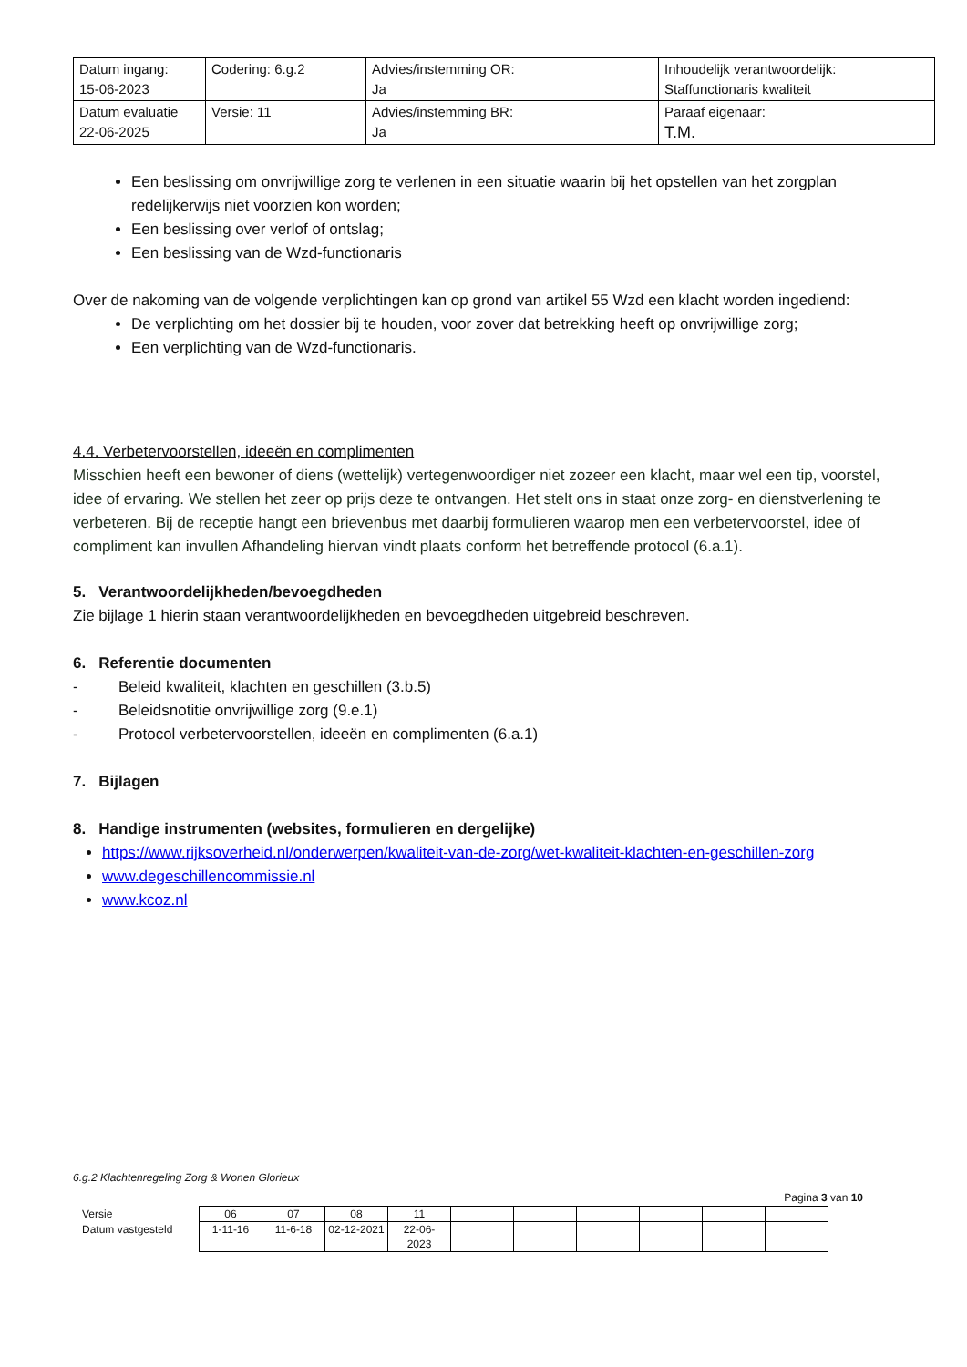| Datum ingang: 15-06-2023 | Codering: 6.g.2 | Advies/instemming OR: Ja | Inhoudelijk verantwoordelijk: Staffunctionaris kwaliteit |
| Datum evaluatie 22-06-2025 | Versie: 11 | Advies/instemming BR: Ja | Paraaf eigenaar: T.M. |
Een beslissing om onvrijwillige zorg te verlenen in een situatie waarin bij het opstellen van het zorgplan redelijkerwijs niet voorzien kon worden;
Een beslissing over verlof of ontslag;
Een beslissing van de Wzd-functionaris
Over de nakoming van de volgende verplichtingen kan op grond van artikel 55 Wzd een klacht worden ingediend:
De verplichting om het dossier bij te houden, voor zover dat betrekking heeft op onvrijwillige zorg;
Een verplichting van de Wzd-functionaris.
4.4. Verbetervoorstellen, ideeën en complimenten
Misschien heeft een bewoner of diens (wettelijk) vertegenwoordiger niet zozeer een klacht, maar wel een tip, voorstel, idee of ervaring. We stellen het zeer op prijs deze te ontvangen. Het stelt ons in staat onze zorg- en dienstverlening te verbeteren. Bij de receptie hangt een brievenbus met daarbij formulieren waarop men een verbetervoorstel, idee of compliment kan invullen Afhandeling hiervan vindt plaats conform het betreffende protocol (6.a.1).
5. Verantwoordelijkheden/bevoegdheden
Zie bijlage 1 hierin staan verantwoordelijkheden en bevoegdheden uitgebreid beschreven.
6. Referentie documenten
- Beleid kwaliteit, klachten en geschillen (3.b.5)
- Beleidsnotitie onvrijwillige zorg (9.e.1)
- Protocol verbetervoorstellen, ideeën en complimenten (6.a.1)
7. Bijlagen
8. Handige instrumenten (websites, formulieren en dergelijke)
https://www.rijksoverheid.nl/onderwerpen/kwaliteit-van-de-zorg/wet-kwaliteit-klachten-en-geschillen-zorg
www.degeschillencommissie.nl
www.kcoz.nl
6.g.2 Klachtenregeling Zorg & Wonen Glorieux
Pagina 3 van 10
| Versie | 06 | 07 | 08 | 11 | | | | | | |
| Datum vastgesteld | 1-11-16 | 11-6-18 | 02-12-2021 | 22-06- 2023 | | | | | | |